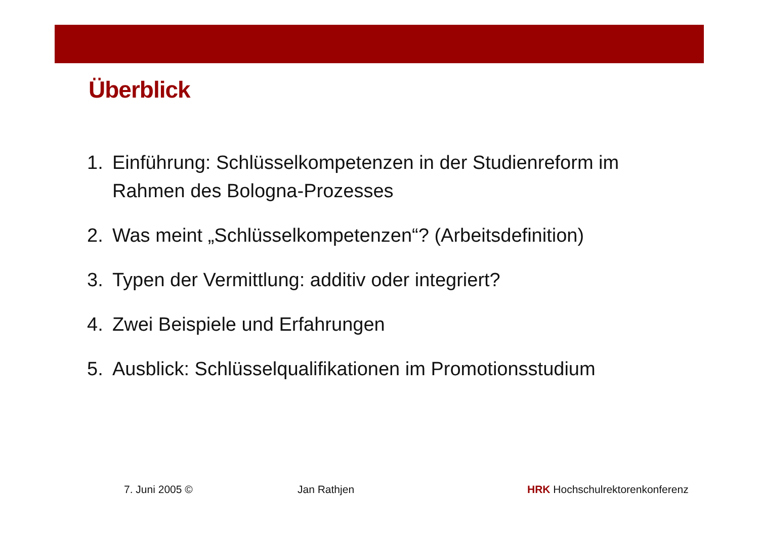Überblick
1. Einführung: Schlüsselkompetenzen in der Studienreform im Rahmen des Bologna-Prozesses
2. Was meint „Schlüsselkompetenzen“? (Arbeitsdefinition)
3. Typen der Vermittlung: additiv oder integriert?
4. Zwei Beispiele und Erfahrungen
5. Ausblick: Schlüsselqualifikationen im Promotionsstudium
7. Juni 2005 © Jan Rathjen HRK Hochschulrektorenkonferenz